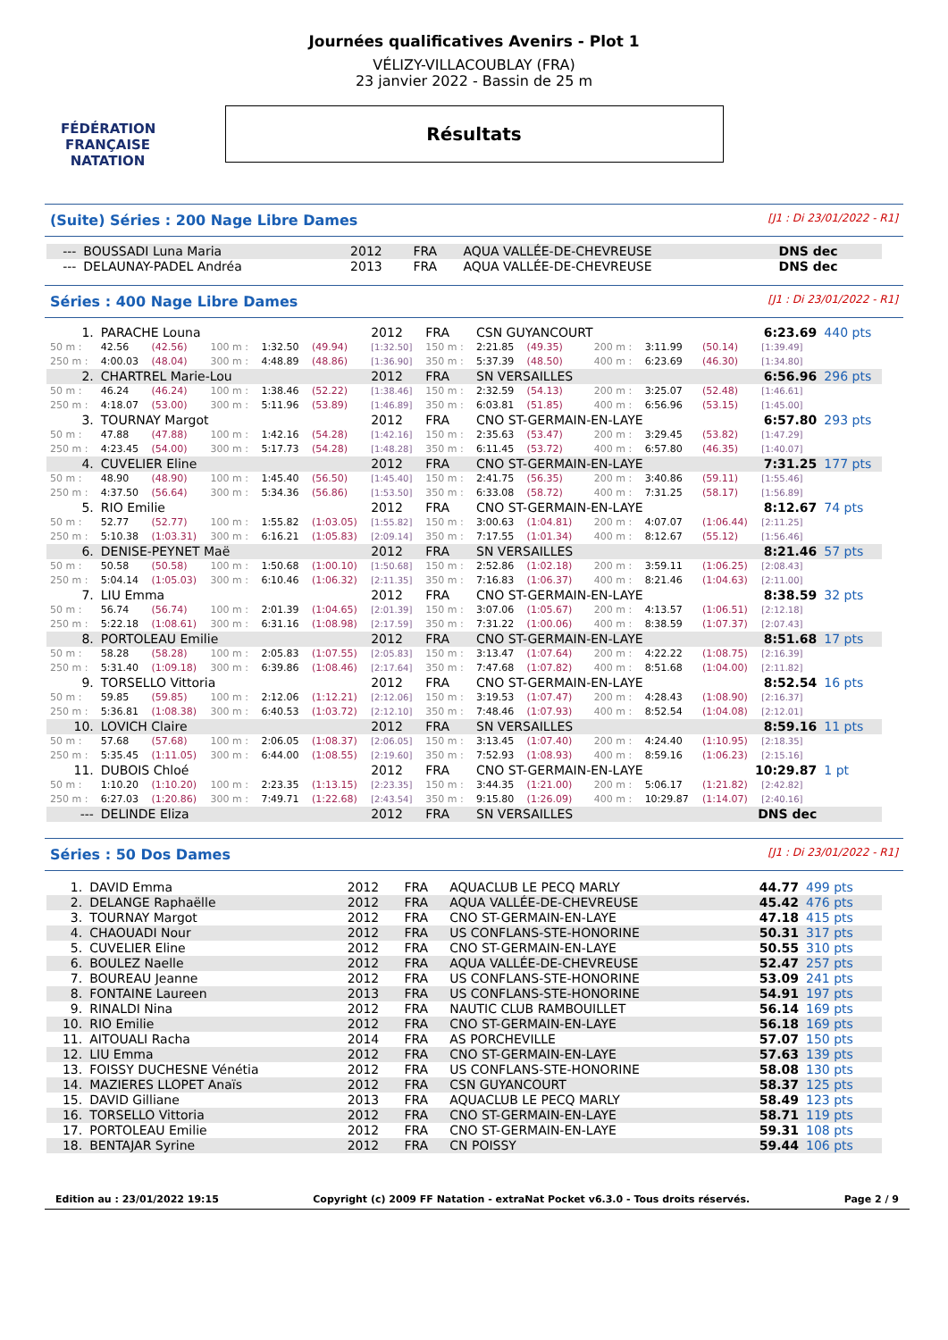FÉDÉRATION FRANÇAISE
NATATION
Journées qualificatives Avenirs - Plot 1
VÉLIZY-VILLACOUBLAY (FRA)
23 janvier 2022 - Bassin de 25 m
Résultats
(Suite) Séries : 200 Nage Libre Dames [J1 : Di 23/01/2022 - R1]
| --- | BOUSSADI Luna Maria | 2012 | FRA | AQUA VALLÉE-DE-CHEVREUSE | DNS dec |
| --- | DELAUNAY-PADEL Andréa | 2013 | FRA | AQUA VALLÉE-DE-CHEVREUSE | DNS dec |
Séries : 400 Nage Libre Dames [J1 : Di 23/01/2022 - R1]
| 1. | PARACHE Louna | | | | | 2012 | FRA | CSN GUYANCOURT | | | | | 6:23.69 | | | 440 pts |
| 50 m : | 42.56 | (42.56) | 100 m : | 1:32.50 | (49.94) | [1:32.50] | 150 m : | 2:21.85 | (49.35) | | 200 m : | 3:11.99 | (50.14) | [1:39.49] | | |
| 250 m : | 4:00.03 | (48.04) | 300 m : | 4:48.89 | (48.86) | [1:36.90] | 350 m : | 5:37.39 | (48.50) | | 400 m : | 6:23.69 | (46.30) | [1:34.80] | | |
| 2. | CHARTREL Marie-Lou | | | | | 2012 | FRA | SN VERSAILLES | | | | | 6:56.96 | | | 296 pts |
| 50 m : | 46.24 | (46.24) | 100 m : | 1:38.46 | (52.22) | [1:38.46] | 150 m : | 2:32.59 | (54.13) | | 200 m : | 3:25.07 | (52.48) | [1:46.61] | | |
| 250 m : | 4:18.07 | (53.00) | 300 m : | 5:11.96 | (53.89) | [1:46.89] | 350 m : | 6:03.81 | (51.85) | | 400 m : | 6:56.96 | (53.15) | [1:45.00] | | |
| 3. | TOURNAY Margot | | | | | 2012 | FRA | CNO ST-GERMAIN-EN-LAYE | | | | | 6:57.80 | | | 293 pts |
| 50 m : | 47.88 | (47.88) | 100 m : | 1:42.16 | (54.28) | [1:42.16] | 150 m : | 2:35.63 | (53.47) | | 200 m : | 3:29.45 | (53.82) | [1:47.29] | | |
| 250 m : | 4:23.45 | (54.00) | 300 m : | 5:17.73 | (54.28) | [1:48.28] | 350 m : | 6:11.45 | (53.72) | | 400 m : | 6:57.80 | (46.35) | [1:40.07] | | |
| 4. | CUVELIER Eline | | | | | 2012 | FRA | CNO ST-GERMAIN-EN-LAYE | | | | | 7:31.25 | | | 177 pts |
| 50 m : | 48.90 | (48.90) | 100 m : | 1:45.40 | (56.50) | [1:45.40] | 150 m : | 2:41.75 | (56.35) | | 200 m : | 3:40.86 | (59.11) | [1:55.46] | | |
| 250 m : | 4:37.50 | (56.64) | 300 m : | 5:34.36 | (56.86) | [1:53.50] | 350 m : | 6:33.08 | (58.72) | | 400 m : | 7:31.25 | (58.17) | [1:56.89] | | |
| 5. | RIO Emilie | | | | | 2012 | FRA | CNO ST-GERMAIN-EN-LAYE | | | | | 8:12.67 | | | 74 pts |
| 50 m : | 52.77 | (52.77) | 100 m : | 1:55.82 | (1:03.05) | [1:55.82] | 150 m : | 3:00.63 | (1:04.81) | | 200 m : | 4:07.07 | (1:06.44) | [2:11.25] | | |
| 250 m : | 5:10.38 | (1:03.31) | 300 m : | 6:16.21 | (1:05.83) | [2:09.14] | 350 m : | 7:17.55 | (1:01.34) | | 400 m : | 8:12.67 | (55.12) | [1:56.46] | | |
| 6. | DENISE-PEYNET Maë | | | | | 2012 | FRA | SN VERSAILLES | | | | | 8:21.46 | | | 57 pts |
| 50 m : | 50.58 | (50.58) | 100 m : | 1:50.68 | (1:00.10) | [1:50.68] | 150 m : | 2:52.86 | (1:02.18) | | 200 m : | 3:59.11 | (1:06.25) | [2:08.43] | | |
| 250 m : | 5:04.14 | (1:05.03) | 300 m : | 6:10.46 | (1:06.32) | [2:11.35] | 350 m : | 7:16.83 | (1:06.37) | | 400 m : | 8:21.46 | (1:04.63) | [2:11.00] | | |
| 7. | LIU Emma | | | | | 2012 | FRA | CNO ST-GERMAIN-EN-LAYE | | | | | 8:38.59 | | | 32 pts |
| 50 m : | 56.74 | (56.74) | 100 m : | 2:01.39 | (1:04.65) | [2:01.39] | 150 m : | 3:07.06 | (1:05.67) | | 200 m : | 4:13.57 | (1:06.51) | [2:12.18] | | |
| 250 m : | 5:22.18 | (1:08.61) | 300 m : | 6:31.16 | (1:08.98) | [2:17.59] | 350 m : | 7:31.22 | (1:00.06) | | 400 m : | 8:38.59 | (1:07.37) | [2:07.43] | | |
| 8. | PORTOLEAU Emilie | | | | | 2012 | FRA | CNO ST-GERMAIN-EN-LAYE | | | | | 8:51.68 | | | 17 pts |
| 50 m : | 58.28 | (58.28) | 100 m : | 2:05.83 | (1:07.55) | [2:05.83] | 150 m : | 3:13.47 | (1:07.64) | | 200 m : | 4:22.22 | (1:08.75) | [2:16.39] | | |
| 250 m : | 5:31.40 | (1:09.18) | 300 m : | 6:39.86 | (1:08.46) | [2:17.64] | 350 m : | 7:47.68 | (1:07.82) | | 400 m : | 8:51.68 | (1:04.00) | [2:11.82] | | |
| 9. | TORSELLO Vittoria | | | | | 2012 | FRA | CNO ST-GERMAIN-EN-LAYE | | | | | 8:52.54 | | | 16 pts |
| 50 m : | 59.85 | (59.85) | 100 m : | 2:12.06 | (1:12.21) | [2:12.06] | 150 m : | 3:19.53 | (1:07.47) | | 200 m : | 4:28.43 | (1:08.90) | [2:16.37] | | |
| 250 m : | 5:36.81 | (1:08.38) | 300 m : | 6:40.53 | (1:03.72) | [2:12.10] | 350 m : | 7:48.46 | (1:07.93) | | 400 m : | 8:52.54 | (1:04.08) | [2:12.01] | | |
| 10. | LOVICH Claire | | | | | 2012 | FRA | SN VERSAILLES | | | | | 8:59.16 | | | 11 pts |
| 50 m : | 57.68 | (57.68) | 100 m : | 2:06.05 | (1:08.37) | [2:06.05] | 150 m : | 3:13.45 | (1:07.40) | | 200 m : | 4:24.40 | (1:10.95) | [2:18.35] | | |
| 250 m : | 5:35.45 | (1:11.05) | 300 m : | 6:44.00 | (1:08.55) | [2:19.60] | 350 m : | 7:52.93 | (1:08.93) | | 400 m : | 8:59.16 | (1:06.23) | [2:15.16] | | |
| 11. | DUBOIS Chloé | | | | | 2012 | FRA | CNO ST-GERMAIN-EN-LAYE | | | | | 10:29.87 | | | 1 pt |
| 50 m : | 1:10.20 | (1:10.20) | 100 m : | 2:23.35 | (1:13.15) | [2:23.35] | 150 m : | 3:44.35 | (1:21.00) | | 200 m : | 5:06.17 | (1:21.82) | [2:42.82] | | |
| 250 m : | 6:27.03 | (1:20.86) | 300 m : | 7:49.71 | (1:22.68) | [2:43.54] | 350 m : | 9:15.80 | (1:26.09) | | 400 m : | 10:29.87 | (1:14.07) | [2:40.16] | | |
| --- | DELINDE Eliza | | | | | 2012 | FRA | SN VERSAILLES | | | | | DNS dec | | | |
Séries : 50 Dos Dames [J1 : Di 23/01/2022 - R1]
| 1. | DAVID Emma | 2012 | FRA | AQUACLUB LE PECQ MARLY | 44.77 | 499 pts |
| 2. | DELANGE Raphaëlle | 2012 | FRA | AQUA VALLÉE-DE-CHEVREUSE | 45.42 | 476 pts |
| 3. | TOURNAY Margot | 2012 | FRA | CNO ST-GERMAIN-EN-LAYE | 47.18 | 415 pts |
| 4. | CHAOUADI Nour | 2012 | FRA | US CONFLANS-STE-HONORINE | 50.31 | 317 pts |
| 5. | CUVELIER Eline | 2012 | FRA | CNO ST-GERMAIN-EN-LAYE | 50.55 | 310 pts |
| 6. | BOULEZ Naelle | 2012 | FRA | AQUA VALLÉE-DE-CHEVREUSE | 52.47 | 257 pts |
| 7. | BOUREAU Jeanne | 2012 | FRA | US CONFLANS-STE-HONORINE | 53.09 | 241 pts |
| 8. | FONTAINE Laureen | 2013 | FRA | US CONFLANS-STE-HONORINE | 54.91 | 197 pts |
| 9. | RINALDI Nina | 2012 | FRA | NAUTIC CLUB RAMBOUILLET | 56.14 | 169 pts |
| 10. | RIO Emilie | 2012 | FRA | CNO ST-GERMAIN-EN-LAYE | 56.18 | 169 pts |
| 11. | AITOUALI Racha | 2014 | FRA | AS PORCHEVILLE | 57.07 | 150 pts |
| 12. | LIU Emma | 2012 | FRA | CNO ST-GERMAIN-EN-LAYE | 57.63 | 139 pts |
| 13. | FOISSY DUCHESNE Vénétia | 2012 | FRA | US CONFLANS-STE-HONORINE | 58.08 | 130 pts |
| 14. | MAZIERES LLOPET Anaïs | 2012 | FRA | CSN GUYANCOURT | 58.37 | 125 pts |
| 15. | DAVID Gilliane | 2013 | FRA | AQUACLUB LE PECQ MARLY | 58.49 | 123 pts |
| 16. | TORSELLO Vittoria | 2012 | FRA | CNO ST-GERMAIN-EN-LAYE | 58.71 | 119 pts |
| 17. | PORTOLEAU Emilie | 2012 | FRA | CNO ST-GERMAIN-EN-LAYE | 59.31 | 108 pts |
| 18. | BENTAJAR Syrine | 2012 | FRA | CN POISSY | 59.44 | 106 pts |
Edition au : 23/01/2022 19:15 Copyright (c) 2009 FF Natation - extraNat Pocket v6.3.0 - Tous droits réservés. Page 2 / 9